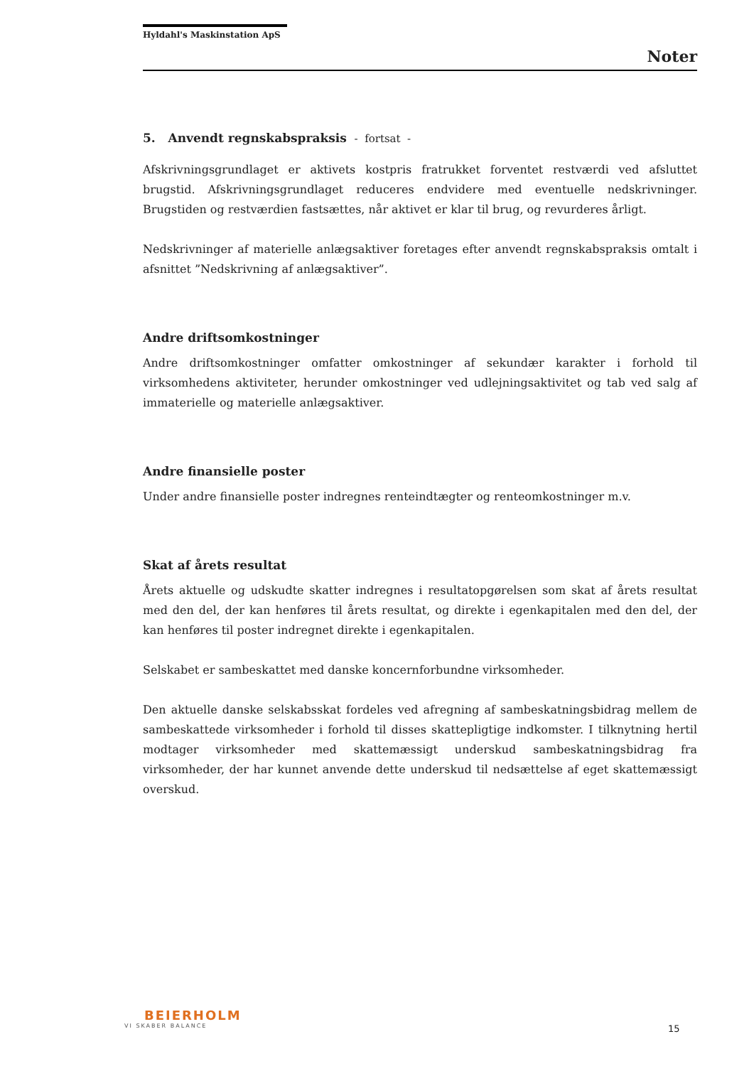Hyldahl's Maskinstation ApS
Noter
5. Anvendt regnskabspraksis - fortsat -
Afskrivningsgrundlaget er aktivets kostpris fratrukket forventet restværdi ved afsluttet brugstid. Afskrivningsgrundlaget reduceres endvidere med eventuelle nedskrivninger. Brugstiden og restværdien fastsættes, når aktivet er klar til brug, og revurderes årligt.
Nedskrivninger af materielle anlægsaktiver foretages efter anvendt regnskabspraksis omtalt i afsnittet ”Nedskrivning af anlægsaktiver”.
Andre driftsomkostninger
Andre driftsomkostninger omfatter omkostninger af sekundær karakter i forhold til virksomhedens aktiviteter, herunder omkostninger ved udlejningsaktivitet og tab ved salg af immaterielle og materielle anlægsaktiver.
Andre finansielle poster
Under andre finansielle poster indregnes renteindtægter og renteomkostninger m.v.
Skat af årets resultat
Årets aktuelle og udskudte skatter indregnes i resultatopgørelsen som skat af årets resultat med den del, der kan henføres til årets resultat, og direkte i egenkapitalen med den del, der kan henføres til poster indregnet direkte i egenkapitalen.
Selskabet er sambeskattet med danske koncernforbundne virksomheder.
Den aktuelle danske selskabsskat fordeles ved afregning af sambeskatningsbidrag mellem de sambeskattede virksomheder i forhold til disses skattepligtige indkomster. I tilknytning hertil modtager virksomheder med skattemæssigt underskud sambeskatningsbidrag fra virksomheder, der har kunnet anvende dette underskud til nedsættelse af eget skattemæssigt overskud.
BEIERHOLM
VI SKABER BALANCE
15